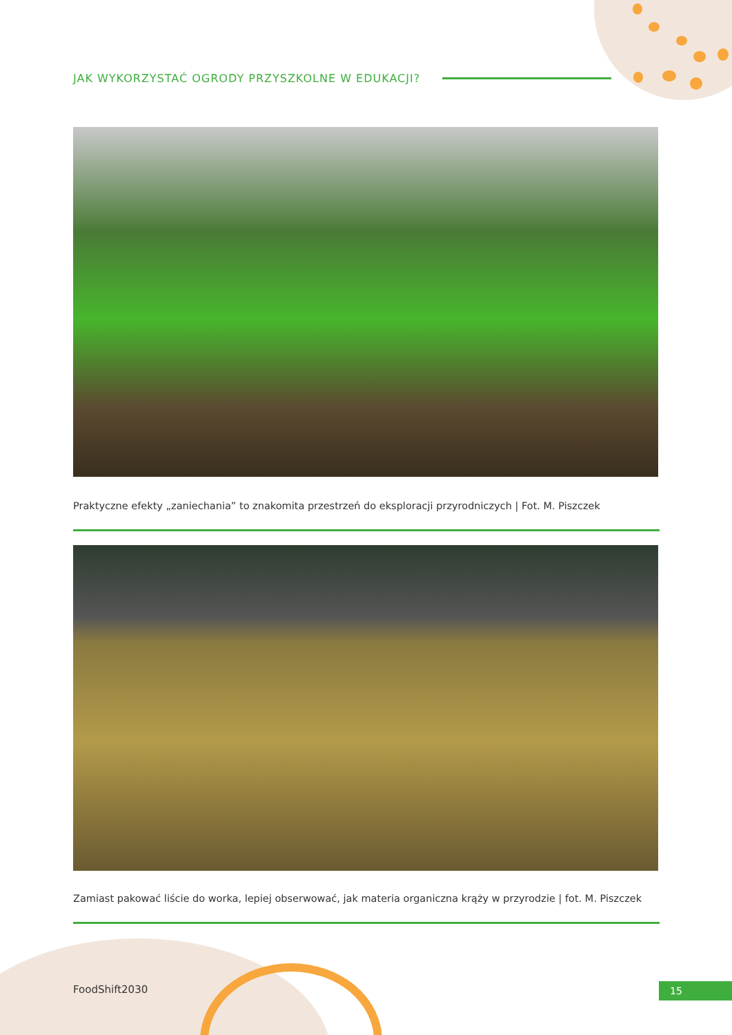JAK WYKORZYSTAĆ OGRODY PRZYSZKOLNE W EDUKACJI?
Praktyczne efekty „zaniechania” to znakomita przestrzeń do eksploracji przyrodniczych | Fot. M. Piszczek
Zamiast pakować liście do worka, lepiej obserwować, jak materia organiczna krąży w przyrodzie | fot. M. Piszczek
FoodShift2030 15